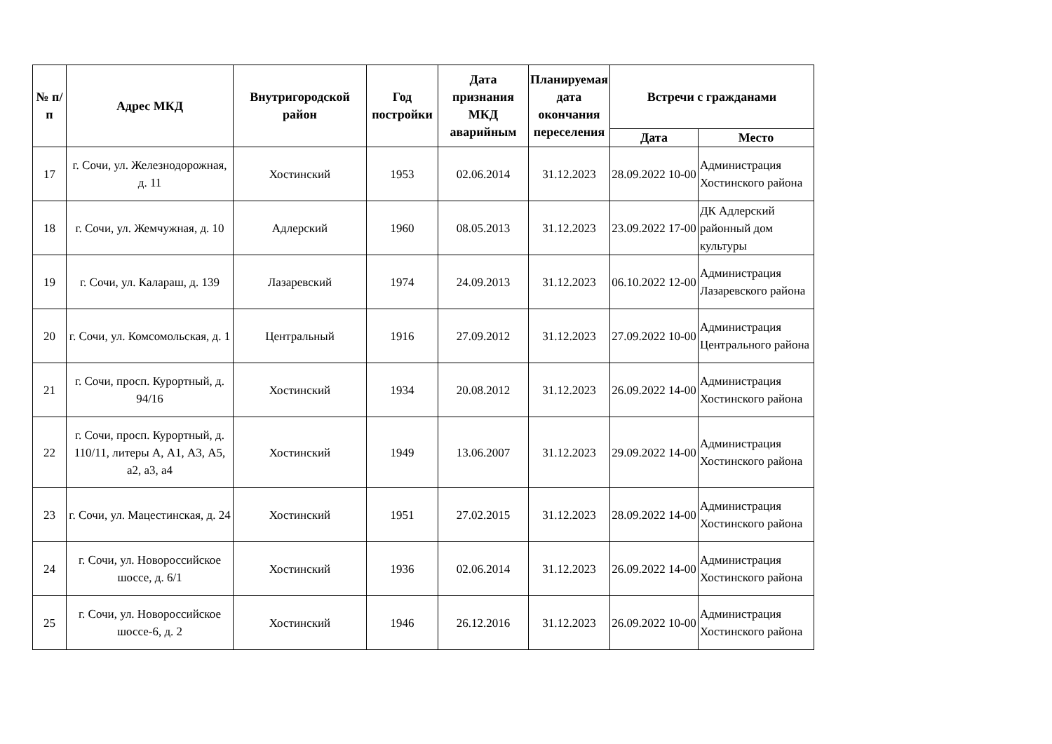| № п/п | Адрес МКД | Внутригородской район | Год постройки | Дата признания МКД аварийным | Планируемая дата окончания переселения | Встречи с гражданами | |
| --- | --- | --- | --- | --- | --- | --- | --- |
| | | | | | | Дата | Место |
| 17 | г. Сочи, ул. Железнодорожная, д. 11 | Хостинский | 1953 | 02.06.2014 | 31.12.2023 | 28.09.2022 10-00 | Администрация Хостинского района |
| 18 | г. Сочи, ул. Жемчужная, д. 10 | Адлерский | 1960 | 08.05.2013 | 31.12.2023 | 23.09.2022 17-00 | ДК Адлерский районный дом культуры |
| 19 | г. Сочи, ул. Калараш, д. 139 | Лазаревский | 1974 | 24.09.2013 | 31.12.2023 | 06.10.2022 12-00 | Администрация Лазаревского района |
| 20 | г. Сочи, ул. Комсомольская, д. 1 | Центральный | 1916 | 27.09.2012 | 31.12.2023 | 27.09.2022 10-00 | Администрация Центрального района |
| 21 | г. Сочи, просп. Курортный, д. 94/16 | Хостинский | 1934 | 20.08.2012 | 31.12.2023 | 26.09.2022 14-00 | Администрация Хостинского района |
| 22 | г. Сочи, просп. Курортный, д. 110/11, литеры А, А1, А3, А5, а2, а3, а4 | Хостинский | 1949 | 13.06.2007 | 31.12.2023 | 29.09.2022 14-00 | Администрация Хостинского района |
| 23 | г. Сочи, ул. Мацестинская, д. 24 | Хостинский | 1951 | 27.02.2015 | 31.12.2023 | 28.09.2022 14-00 | Администрация Хостинского района |
| 24 | г. Сочи, ул. Новороссийское шоссе, д. 6/1 | Хостинский | 1936 | 02.06.2014 | 31.12.2023 | 26.09.2022 14-00 | Администрация Хостинского района |
| 25 | г. Сочи, ул. Новороссийское шоссе-6, д. 2 | Хостинский | 1946 | 26.12.2016 | 31.12.2023 | 26.09.2022 10-00 | Администрация Хостинского района |